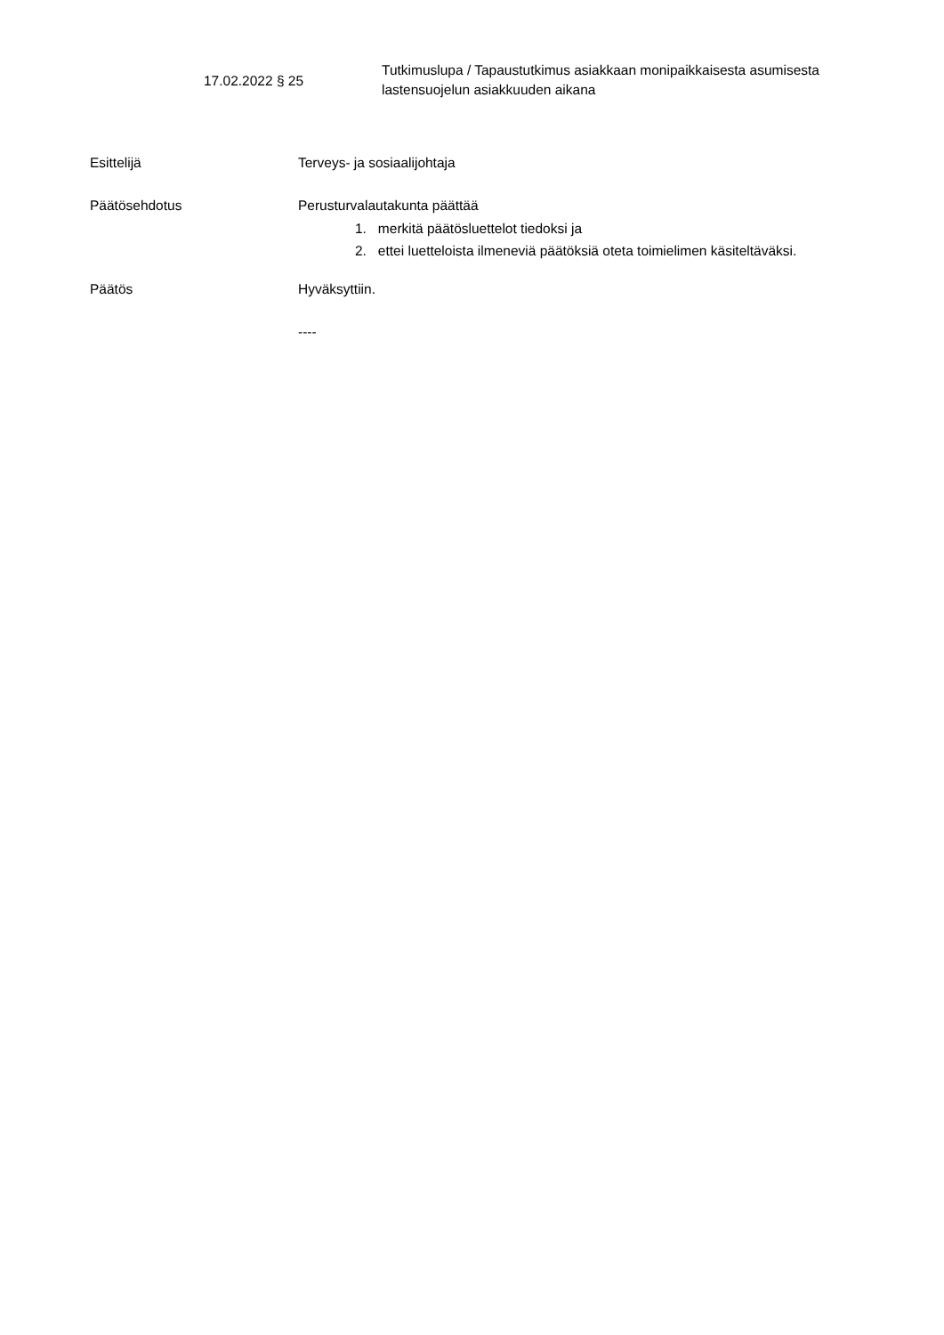17.02.2022 § 25
Tutkimuslupa / Tapaustutkimus asiakkaan monipaikkaisesta asumisesta lastensuojelun asiakkuuden aikana
Esittelijä Terveys- ja sosiaalijohtaja
Päätösehdotus Perusturvalautakunta päättää
1. merkitä päätösluettelot tiedoksi ja
2. ettei luetteloista ilmeneviä päätöksiä oteta toimielimen käsiteltäväksi.
Päätös Hyväksyttiin.
----